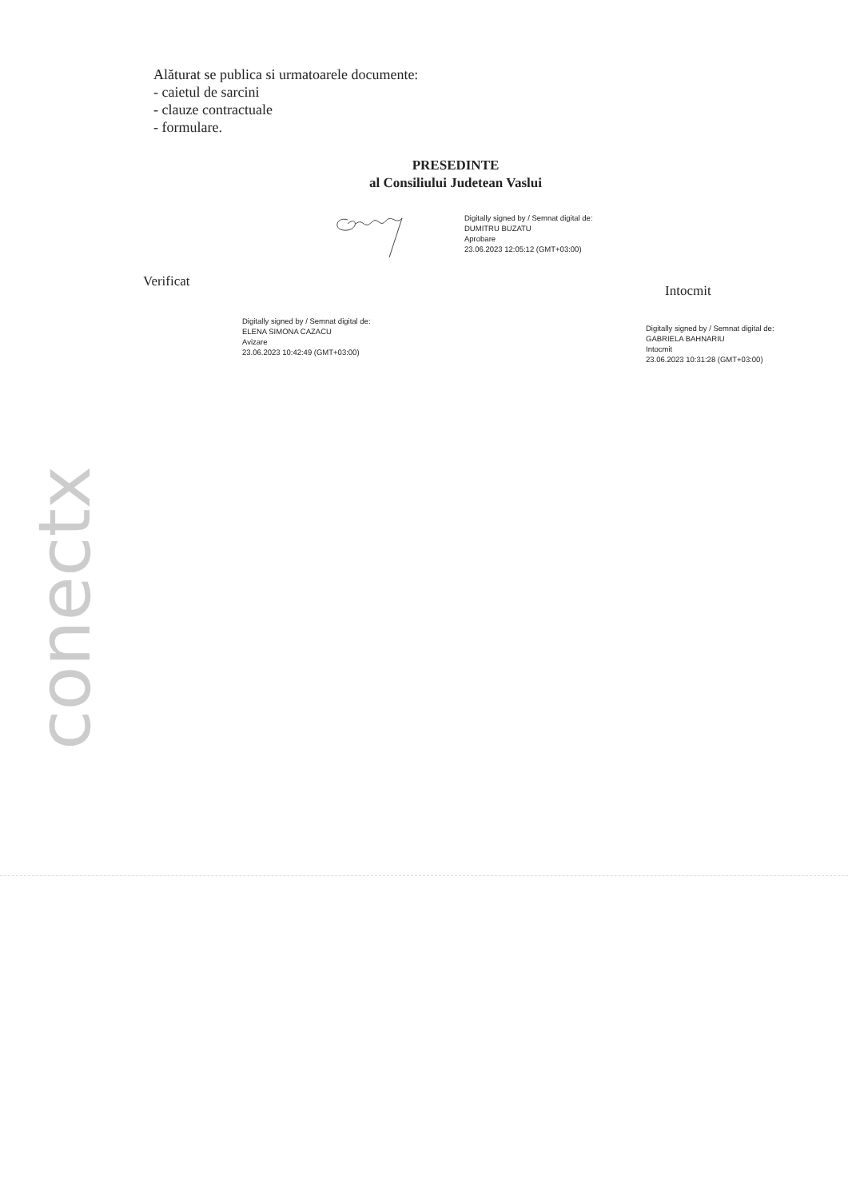Alăturat se publica si urmatoarele documente:
- caietul de sarcini
- clauze contractuale
- formulare.
PRESEDINTE
al Consiliului Judetean Vaslui
Digitally signed by / Semnat digital de:
DUMITRU BUZATU
Aprobare
23.06.2023 12:05:12 (GMT+03:00)
Verificat
Intocmit
Digitally signed by / Semnat digital de:
ELENA SIMONA CAZACU
Avizare
23.06.2023 10:42:49 (GMT+03:00)
Digitally signed by / Semnat digital de:
GABRIELA BAHNARIU
Intocmit
23.06.2023 10:31:28 (GMT+03:00)
conectx